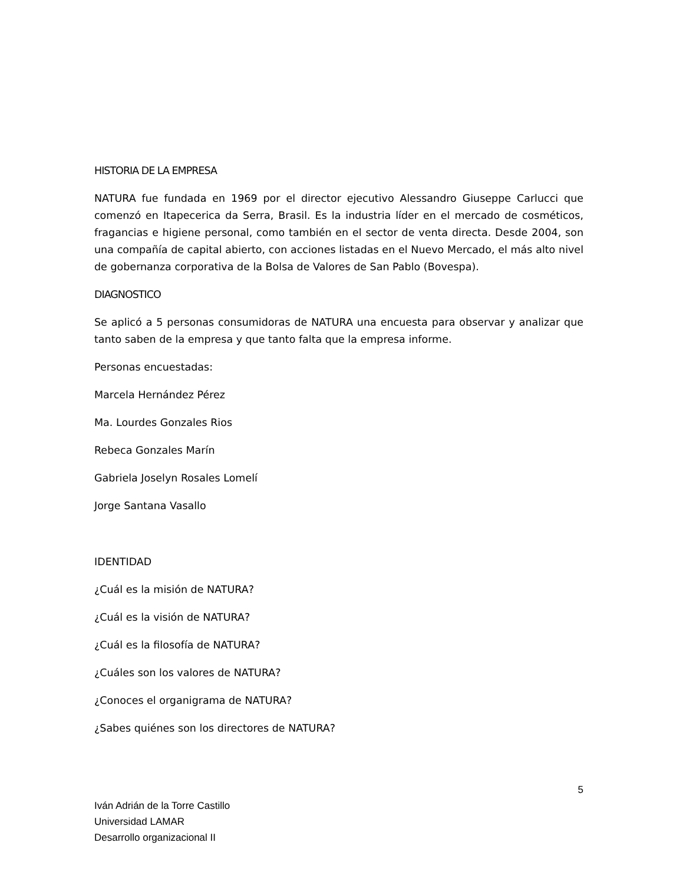HISTORIA DE LA EMPRESA
NATURA fue fundada en 1969 por el director ejecutivo Alessandro Giuseppe Carlucci que comenzó en Itapecerica da Serra, Brasil. Es la industria líder en el mercado de cosméticos, fragancias e higiene personal, como también en el sector de venta directa. Desde 2004, son una compañía de capital abierto, con acciones listadas en el Nuevo Mercado, el más alto nivel de gobernanza corporativa de la Bolsa de Valores de San Pablo (Bovespa).
DIAGNOSTICO
Se aplicó a 5 personas consumidoras de NATURA una encuesta para observar y analizar que tanto saben de la empresa y que tanto falta que la empresa informe.
Personas encuestadas:
Marcela Hernández Pérez
Ma. Lourdes Gonzales Rios
Rebeca Gonzales Marín
Gabriela Joselyn Rosales Lomelí
Jorge Santana Vasallo
IDENTIDAD
¿Cuál es la misión de NATURA?
¿Cuál es la visión de NATURA?
¿Cuál es la filosofía de NATURA?
¿Cuáles son los valores de NATURA?
¿Conoces el organigrama de NATURA?
¿Sabes quiénes son los directores de NATURA?
5
Iván Adrián de la Torre Castillo
Universidad LAMAR
Desarrollo organizacional II